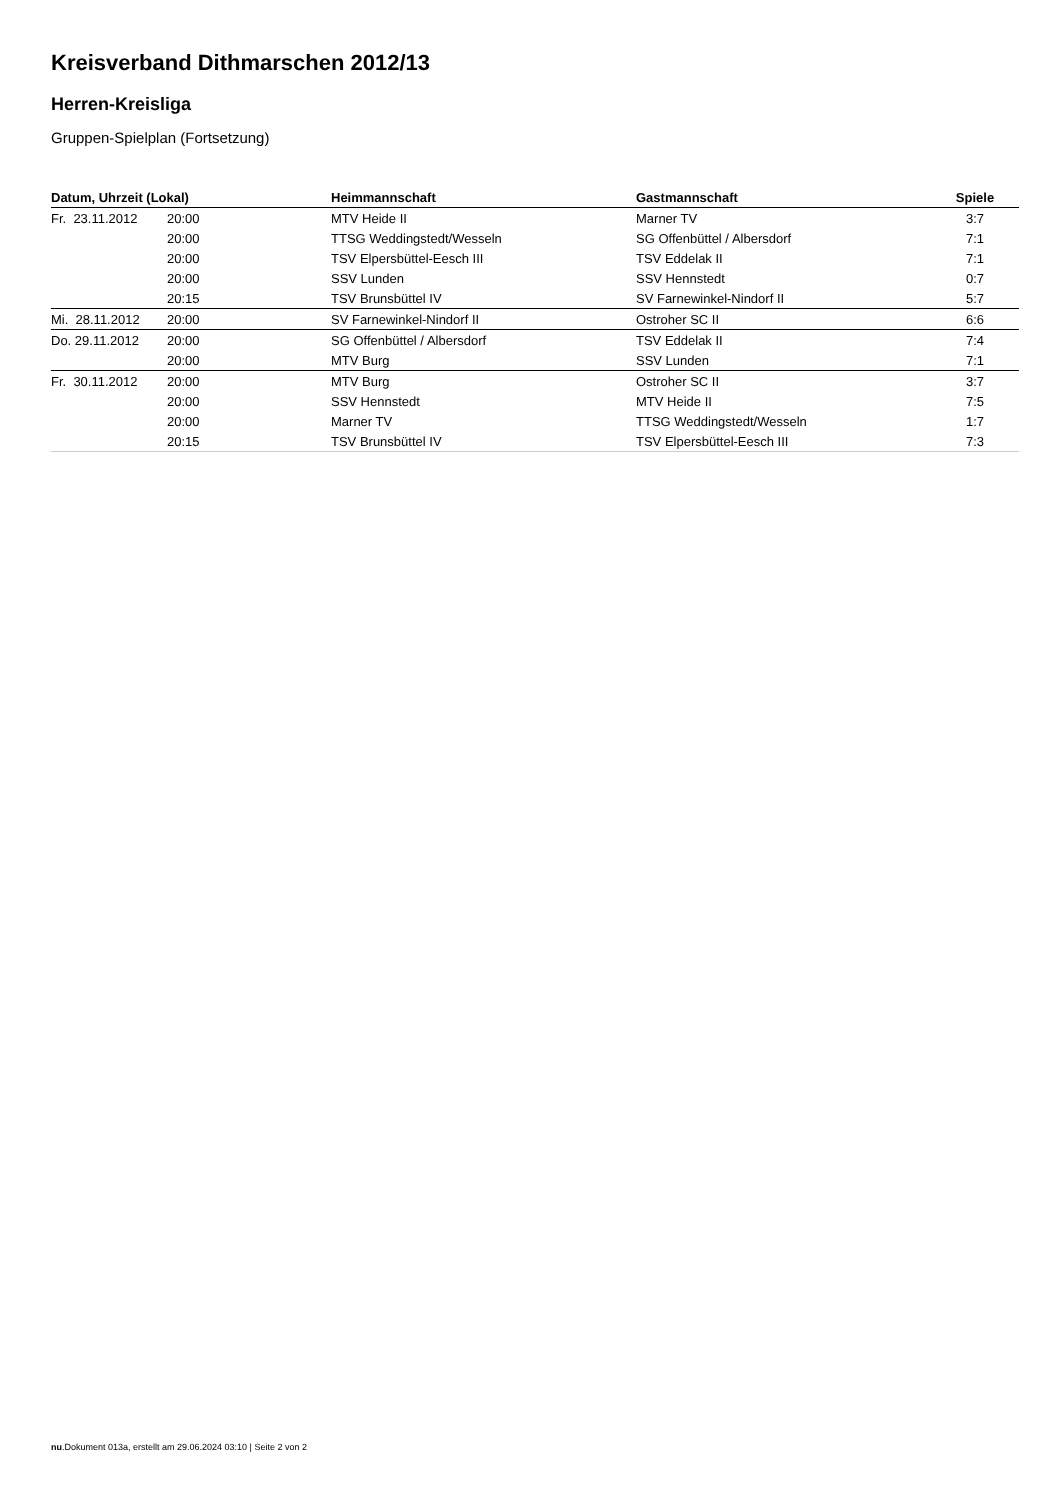Kreisverband Dithmarschen 2012/13
Herren-Kreisliga
Gruppen-Spielplan (Fortsetzung)
| Datum, Uhrzeit (Lokal) | | Heimmannschaft | Gastmannschaft | Spiele |
| --- | --- | --- | --- | --- |
| Fr. 23.11.2012 | 20:00 | MTV Heide II | Marner TV | 3:7 |
| | 20:00 | TTSG Weddingstedt/Wesseln | SG Offenbüttel / Albersdorf | 7:1 |
| | 20:00 | TSV Elpersbüttel-Eesch III | TSV Eddelak II | 7:1 |
| | 20:00 | SSV Lunden | SSV Hennstedt | 0:7 |
| | 20:15 | TSV Brunsbüttel IV | SV Farnewinkel-Nindorf II | 5:7 |
| Mi. 28.11.2012 | 20:00 | SV Farnewinkel-Nindorf II | Ostroher SC II | 6:6 |
| Do. 29.11.2012 | 20:00 | SG Offenbüttel / Albersdorf | TSV Eddelak II | 7:4 |
| | 20:00 | MTV Burg | SSV Lunden | 7:1 |
| Fr. 30.11.2012 | 20:00 | MTV Burg | Ostroher SC II | 3:7 |
| | 20:00 | SSV Hennstedt | MTV Heide II | 7:5 |
| | 20:00 | Marner TV | TTSG Weddingstedt/Wesseln | 1:7 |
| | 20:15 | TSV Brunsbüttel IV | TSV Elpersbüttel-Eesch III | 7:3 |
nu.Dokument 013a, erstellt am 29.06.2024 03:10 | Seite 2 von 2